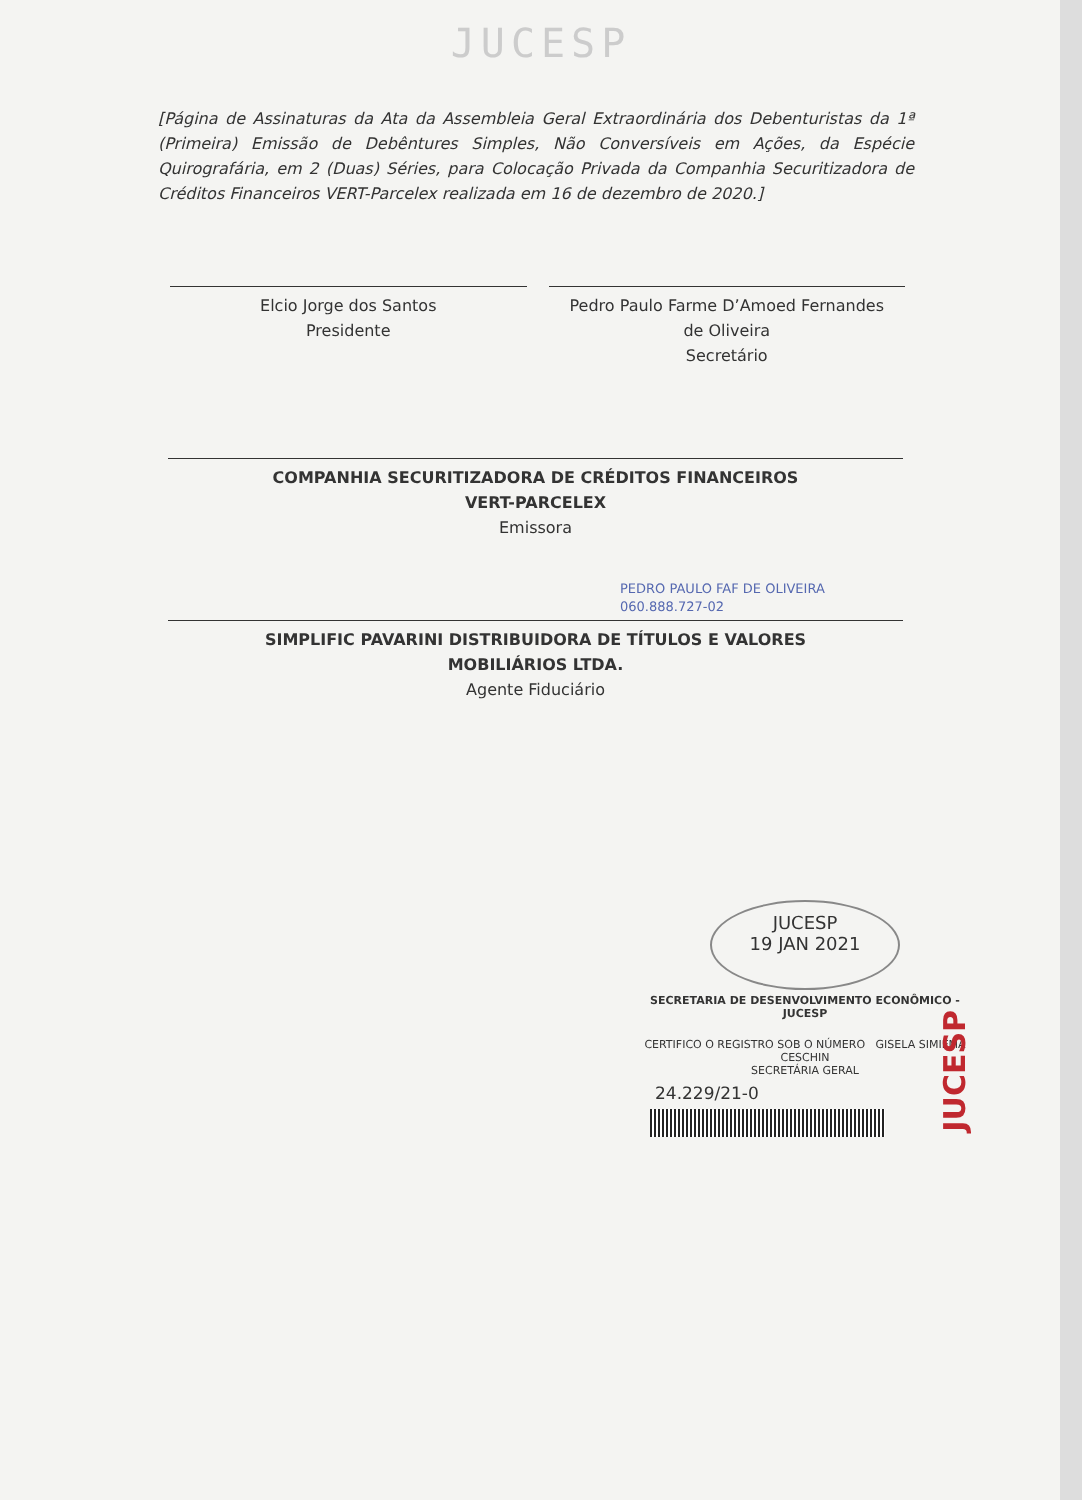JUCESP
[Página de Assinaturas da Ata da Assembleia Geral Extraordinária dos Debenturistas da 1ª (Primeira) Emissão de Debêntures Simples, Não Conversíveis em Ações, da Espécie Quirografária, em 2 (Duas) Séries, para Colocação Privada da Companhia Securitizadora de Créditos Financeiros VERT-Parcelex realizada em 16 de dezembro de 2020.]
Elcio Jorge dos Santos
Presidente
Pedro Paulo Farme D’Amoed Fernandes
de Oliveira
Secretário
COMPANHIA SECURITIZADORA DE CRÉDITOS FINANCEIROS
VERT-PARCELEX
Emissora
PEDRO PAULO FAF DE OLIVEIRA
060.888.727-02
SIMPLIFIC PAVARINI DISTRIBUIDORA DE TÍTULOS E VALORES
MOBILIÁRIOS LTDA.
Agente Fiduciário
JUCESP
19 JAN 2021
SECRETARIA DE DESENVOLVIMENTO ECONÔMICO - JUCESP
CERTIFICO O REGISTRO SOB O NÚMERO GISELA SIMIEMA CESCHIN
SECRETÁRIA GERAL
24.229/21-0
JUCESP